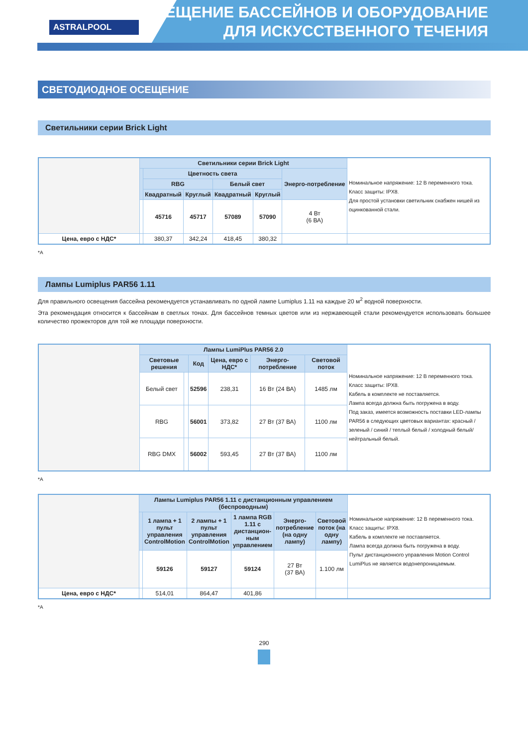ASTRALPOOL
ОСВЕЩЕНИЕ БАССЕЙНОВ И ОБОРУДОВАНИЕ
ДЛЯ ИСКУССТВЕННОГО ТЕЧЕНИЯ
СВЕТОДИОДНОЕ ОСЕЩЕНИЕ
Светильники серии Brick Light
| | Светильники серии Brick Light | | | | | | Номинальное напряжение: 12 В переменного тока. Класс защиты: IPX8. Для простой установки светильник снабжен нишей из оцинкованной стали. |
| | | Цветность света | | | | Энерго-потребление | |
| | | RBG | | Белый свет | | | |
| | | Квадратный | Круглый | Квадратный | Круглый | | |
| | | 45716 | 45717 | 57089 | 57090 | 4 Вт (6 ВА) | |
| Цена, евро с НДС* | | 380,37 | 342,24 | 418,45 | 380,32 | | |
*A
Лампы Lumiplus PAR56 1.11
Для правильного освещения бассейна рекомендуется устанавливать по одной лампе Lumiplus 1.11 на каждые 20 м<sup>2</sup> водной поверхности.
Эта рекомендация относится к бассейнам в светлых тонах. Для бассейнов темных цветов или из нержавеющей стали рекомендуется использовать большее количество прожекторов для той же площади поверхности.
| | Лампы LumiPlus PAR56 2.0 | | | | | | Номинальное напряжение: 12 В переменного тока. Класс защиты: IPX8. Кабель в комплекте не поставляется. Лампа всегда должна быть погружена в воду. Под заказ, имеется возможность поставки LED-лампы PAR56 в следующих цветовых вариантах: красный / зеленый / синий / теплый белый / холодный белый/нейтральный белый. |
| | Световые решения | | Код | Цена, евро с НДС* | Энерго-потребление | Световой поток | |
| | Белый свет | | 52596 | 238,31 | 16 Вт (24 ВА) | 1485 лм | |
| | RBG | | 56001 | 373,82 | 27 Вт (37 ВА) | 1100 лм | |
| | RBG DMX | | 56002 | 593,45 | 27 Вт (37 ВА) | 1100 лм | |
*A
| | Лампы Lumiplus PAR56 1.11 с дистанционным управлением (беспроводным) | | | | | | Номинальное напряжение: 12 В переменного тока. Класс защиты: IPX8. Кабель в комплекте не поставляется. Лампа всегда должна быть погружена в воду. Пульт дистанционного управления Motion Control LumiPlus не является водонепроницаемым. |
| | | 1 лампа + 1 пульт управления ControlMotion | 2 лампы + 1 пульт управления ControlMotion | 1 лампа RGB 1.11 с дистанцион-ным управлением | Энерго-потребление (на одну лампу) | Световой поток (на одну лампу) | |
| | | 59126 | 59127 | 59124 | 27 Вт (37 ВА) | 1.100 лм | |
| Цена, евро с НДС* | | 514,01 | 864,47 | 401,86 | | | |
*A
290